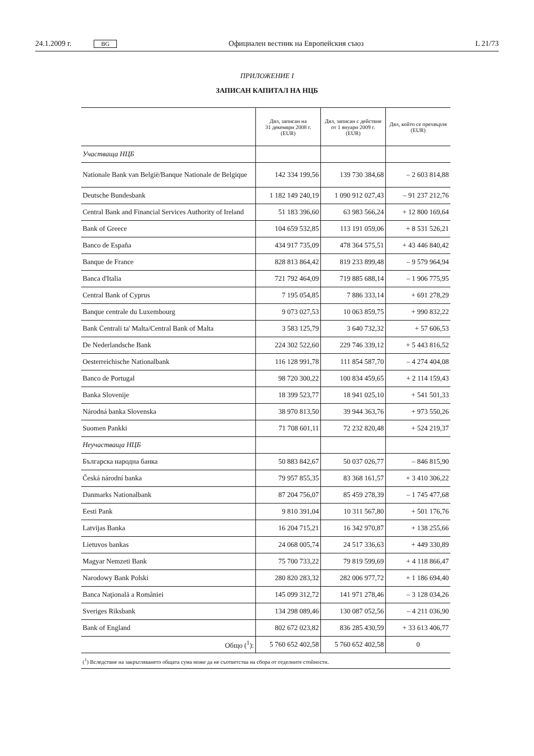24.1.2009 г. BG Официален вестник на Европейския съюз L 21/73
ПРИЛОЖЕНИЕ I
ЗАПИСАН КАПИТАЛ НА НЦБ
| | Дял, записан на 31 декември 2008 г. (EUR) | Дял, записан с действие от 1 януари 2009 г. (EUR) | Дял, който се прехвърля (EUR) |
| --- | --- | --- | --- |
| Участваща НЦБ | | | |
| Nationale Bank van België/Banque Nationale de Belgique | 142 334 199,56 | 139 730 384,68 | – 2 603 814,88 |
| Deutsche Bundesbank | 1 182 149 240,19 | 1 090 912 027,43 | – 91 237 212,76 |
| Central Bank and Financial Services Authority of Ireland | 51 183 396,60 | 63 983 566,24 | + 12 800 169,64 |
| Bank of Greece | 104 659 532,85 | 113 191 059,06 | + 8 531 526,21 |
| Banco de España | 434 917 735,09 | 478 364 575,51 | + 43 446 840,42 |
| Banque de France | 828 813 864,42 | 819 233 899,48 | – 9 579 964,94 |
| Banca d'Italia | 721 792 464,09 | 719 885 688,14 | – 1 906 775,95 |
| Central Bank of Cyprus | 7 195 054,85 | 7 886 333,14 | + 691 278,29 |
| Banque centrale du Luxembourg | 9 073 027,53 | 10 063 859,75 | + 990 832,22 |
| Bank Ċentrali ta' Malta/Central Bank of Malta | 3 583 125,79 | 3 640 732,32 | + 57 606,53 |
| De Nederlandsche Bank | 224 302 522,60 | 229 746 339,12 | + 5 443 816,52 |
| Oesterreichische Nationalbank | 116 128 991,78 | 111 854 587,70 | – 4 274 404,08 |
| Banco de Portugal | 98 720 300,22 | 100 834 459,65 | + 2 114 159,43 |
| Banka Slovenije | 18 399 523,77 | 18 941 025,10 | + 541 501,33 |
| Národná banka Slovenska | 38 970 813,50 | 39 944 363,76 | + 973 550,26 |
| Suomen Pankki | 71 708 601,11 | 72 232 820,48 | + 524 219,37 |
| Неучастваща НЦБ | | | |
| Българска народна банка | 50 883 842,67 | 50 037 026,77 | – 846 815,90 |
| Česká národní banka | 79 957 855,35 | 83 368 161,57 | + 3 410 306,22 |
| Danmarks Nationalbank | 87 204 756,07 | 85 459 278,39 | – 1 745 477,68 |
| Eesti Pank | 9 810 391,04 | 10 311 567,80 | + 501 176,76 |
| Latvijas Banka | 16 204 715,21 | 16 342 970,87 | + 138 255,66 |
| Lietuvos bankas | 24 068 005,74 | 24 517 336,63 | + 449 330,89 |
| Magyar Nemzeti Bank | 75 700 733,22 | 79 819 599,69 | + 4 118 866,47 |
| Narodowy Bank Polski | 280 820 283,32 | 282 006 977,72 | + 1 186 694,40 |
| Banca Naţională a României | 145 099 312,72 | 141 971 278,46 | – 3 128 034,26 |
| Sveriges Riksbank | 134 298 089,46 | 130 087 052,56 | – 4 211 036,90 |
| Bank of England | 802 672 023,82 | 836 285 430,59 | + 33 613 406,77 |
| Общо (<sup>1</sup>): | 5 760 652 402,58 | 5 760 652 402,58 | 0 |
| (<sup>1</sup>) Вследствие на закръгляването общата сума може да не съответства на сбора от отделните стойности. | | | |